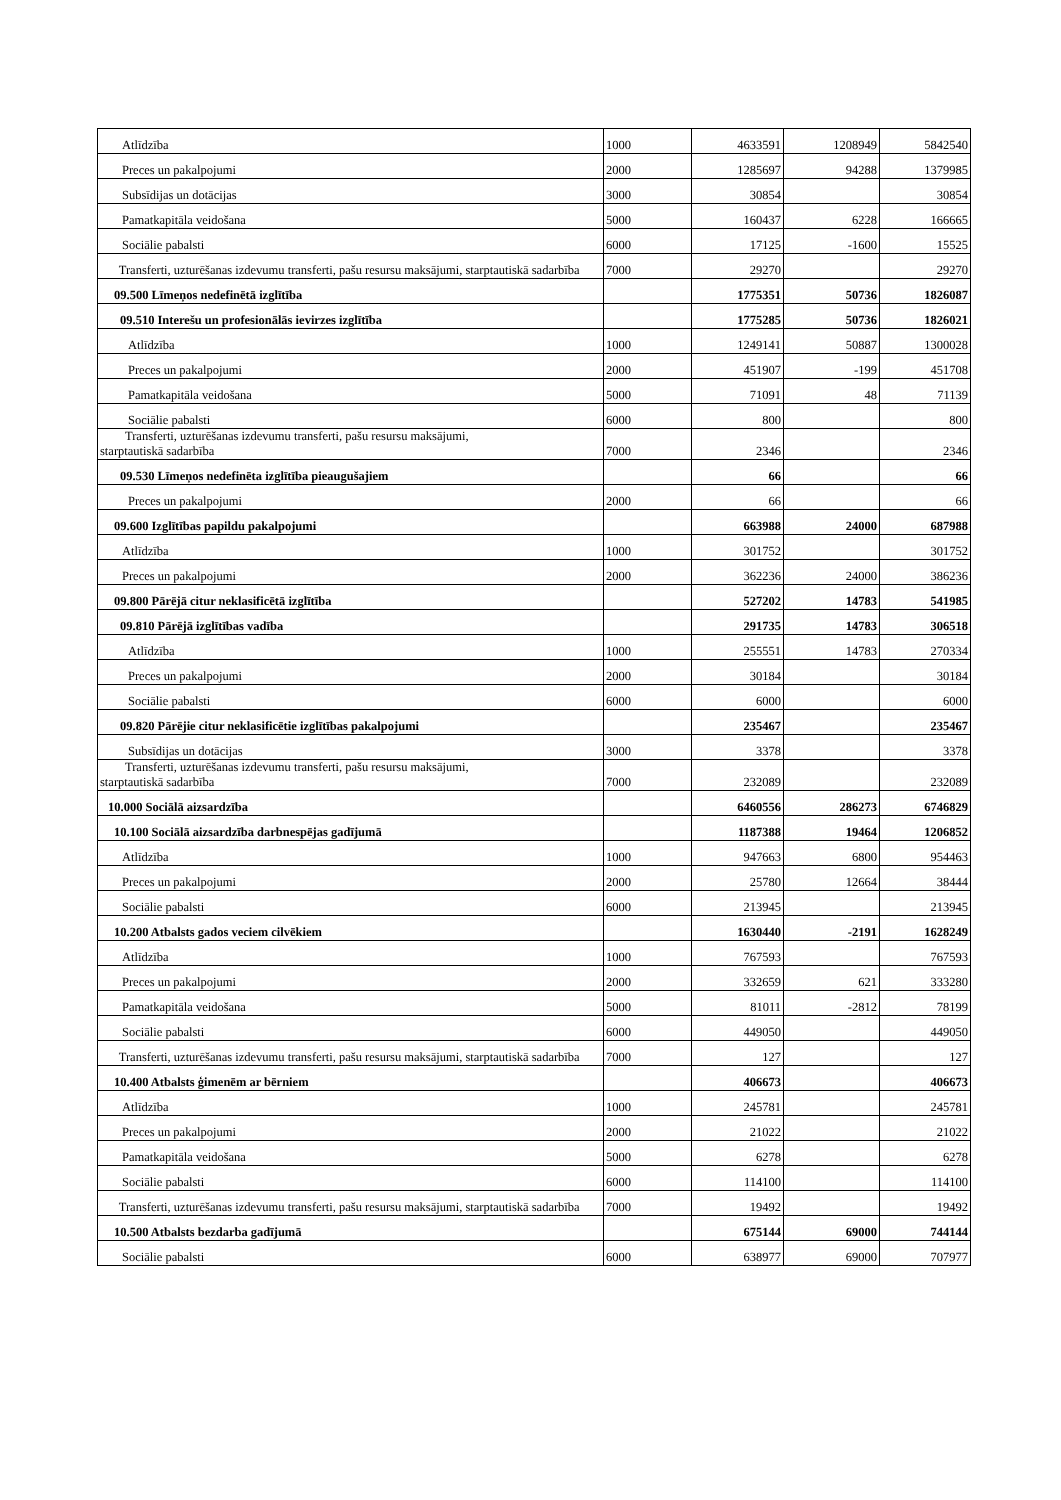| Atlīdzība | 1000 | 4633591 | 1208949 | 5842540 |
| Preces un pakalpojumi | 2000 | 1285697 | 94288 | 1379985 |
| Subsīdijas un dotācijas | 3000 | 30854 | | 30854 |
| Pamatkapitāla veidošana | 5000 | 160437 | 6228 | 166665 |
| Sociālie pabalsti | 6000 | 17125 | -1600 | 15525 |
| Transferti, uzturēšanas izdevumu transferti, pašu resursu maksājumi, starptautiskā sadarbība | 7000 | 29270 | | 29270 |
| 09.500 Līmeņos nedefinētā izglītība | | 1775351 | 50736 | 1826087 |
| 09.510 Interešu un profesionālās ievirzes izglītība | | 1775285 | 50736 | 1826021 |
| Atlīdzība | 1000 | 1249141 | 50887 | 1300028 |
| Preces un pakalpojumi | 2000 | 451907 | -199 | 451708 |
| Pamatkapitāla veidošana | 5000 | 71091 | 48 | 71139 |
| Sociālie pabalsti | 6000 | 800 | | 800 |
| Transferti, uzturēšanas izdevumu transferti, pašu resursu maksājumi, starptautiskā sadarbība | 7000 | 2346 | | 2346 |
| 09.530 Līmeņos nedefinēta izglītība pieaugušajiem | | 66 | | 66 |
| Preces un pakalpojumi | 2000 | 66 | | 66 |
| 09.600 Izglītības papildu pakalpojumi | | 663988 | 24000 | 687988 |
| Atlīdzība | 1000 | 301752 | | 301752 |
| Preces un pakalpojumi | 2000 | 362236 | 24000 | 386236 |
| 09.800 Pārējā citur neklasificētā izglītība | | 527202 | 14783 | 541985 |
| 09.810 Pārējā izglītības vadība | | 291735 | 14783 | 306518 |
| Atlīdzība | 1000 | 255551 | 14783 | 270334 |
| Preces un pakalpojumi | 2000 | 30184 | | 30184 |
| Sociālie pabalsti | 6000 | 6000 | | 6000 |
| 09.820 Pārējie citur neklasificētie izglītības pakalpojumi | | 235467 | | 235467 |
| Subsīdijas un dotācijas | 3000 | 3378 | | 3378 |
| Transferti, uzturēšanas izdevumu transferti, pašu resursu maksājumi, starptautiskā sadarbība | 7000 | 232089 | | 232089 |
| 10.000 Sociālā aizsardzība | | 6460556 | 286273 | 6746829 |
| 10.100 Sociālā aizsardzība darbnespējas gadījumā | | 1187388 | 19464 | 1206852 |
| Atlīdzība | 1000 | 947663 | 6800 | 954463 |
| Preces un pakalpojumi | 2000 | 25780 | 12664 | 38444 |
| Sociālie pabalsti | 6000 | 213945 | | 213945 |
| 10.200 Atbalsts gados veciem cilvēkiem | | 1630440 | -2191 | 1628249 |
| Atlīdzība | 1000 | 767593 | | 767593 |
| Preces un pakalpojumi | 2000 | 332659 | 621 | 333280 |
| Pamatkapitāla veidošana | 5000 | 81011 | -2812 | 78199 |
| Sociālie pabalsti | 6000 | 449050 | | 449050 |
| Transferti, uzturēšanas izdevumu transferti, pašu resursu maksājumi, starptautiskā sadarbība | 7000 | 127 | | 127 |
| 10.400 Atbalsts ģimenēm ar bērniem | | 406673 | | 406673 |
| Atlīdzība | 1000 | 245781 | | 245781 |
| Preces un pakalpojumi | 2000 | 21022 | | 21022 |
| Pamatkapitāla veidošana | 5000 | 6278 | | 6278 |
| Sociālie pabalsti | 6000 | 114100 | | 114100 |
| Transferti, uzturēšanas izdevumu transferti, pašu resursu maksājumi, starptautiskā sadarbība | 7000 | 19492 | | 19492 |
| 10.500 Atbalsts bezdarba gadījumā | | 675144 | 69000 | 744144 |
| Sociālie pabalsti | 6000 | 638977 | 69000 | 707977 |